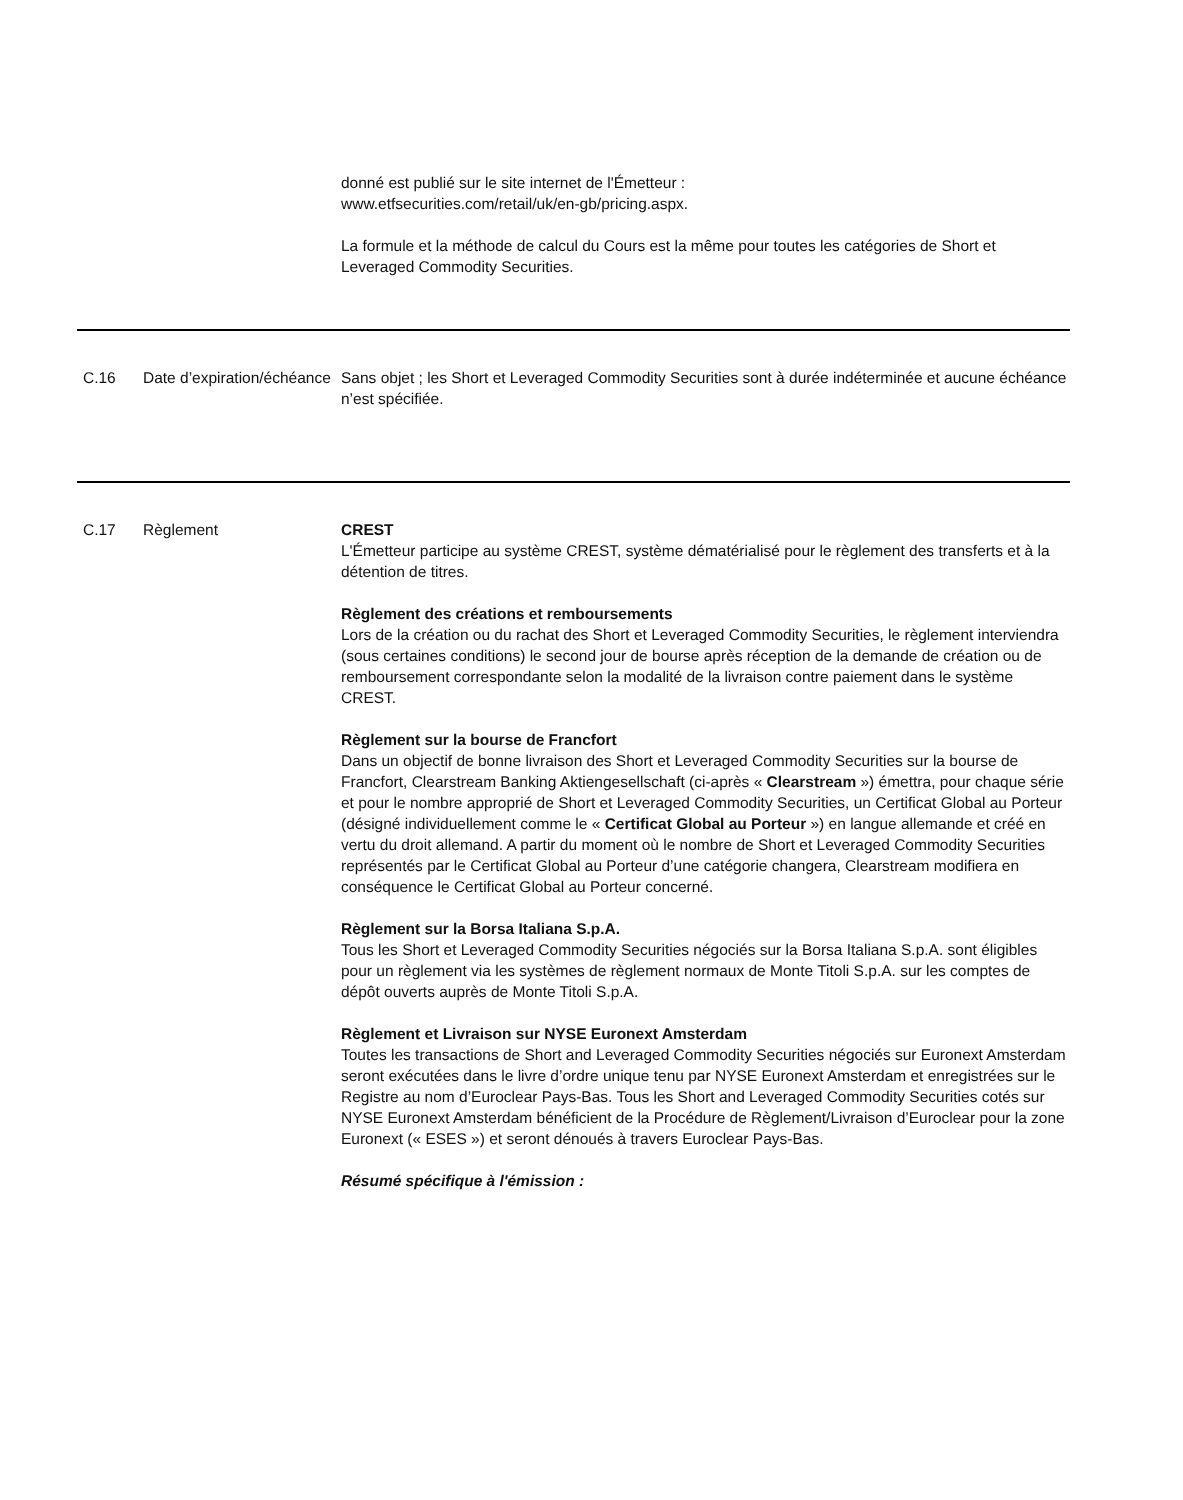| | | donné est publié sur le site internet de l'Émetteur : www.etfsecurities.com/retail/uk/en-gb/pricing.aspx. La formule et la méthode de calcul du Cours est la même pour toutes les catégories de Short et Leveraged Commodity Securities. |
| C.16 | Date d’expiration/échéance | Sans objet ; les Short et Leveraged Commodity Securities sont à durée indéterminée et aucune échéance n’est spécifiée. |
| C.17 | Règlement | CREST L'Émetteur participe au système CREST, système dématérialisé pour le règlement des transferts et à la détention de titres. Règlement des créations et remboursements Lors de la création ou du rachat des Short et Leveraged Commodity Securities, le règlement interviendra (sous certaines conditions) le second jour de bourse après réception de la demande de création ou de remboursement correspondante selon la modalité de la livraison contre paiement dans le système CREST. Règlement sur la bourse de Francfort Dans un objectif de bonne livraison des Short et Leveraged Commodity Securities sur la bourse de Francfort, Clearstream Banking Aktiengesellschaft (ci-après « Clearstream ») émettra, pour chaque série et pour le nombre approprié de Short et Leveraged Commodity Securities, un Certificat Global au Porteur (désigné individuellement comme le « Certificat Global au Porteur ») en langue allemande et créé en vertu du droit allemand. A partir du moment où le nombre de Short et Leveraged Commodity Securities représentés par le Certificat Global au Porteur d’une catégorie changera, Clearstream modifiera en conséquence le Certificat Global au Porteur concerné. Règlement sur la Borsa Italiana S.p.A. Tous les Short et Leveraged Commodity Securities négociés sur la Borsa Italiana S.p.A. sont éligibles pour un règlement via les systèmes de règlement normaux de Monte Titoli S.p.A. sur les comptes de dépôt ouverts auprès de Monte Titoli S.p.A. Règlement et Livraison sur NYSE Euronext Amsterdam Toutes les transactions de Short and Leveraged Commodity Securities négociés sur Euronext Amsterdam seront exécutées dans le livre d’ordre unique tenu par NYSE Euronext Amsterdam et enregistrées sur le Registre au nom d’Euroclear Pays-Bas. Tous les Short and Leveraged Commodity Securities cotés sur NYSE Euronext Amsterdam bénéficient de la Procédure de Règlement/Livraison d’Euroclear pour la zone Euronext (« ESES ») et seront dénoués à travers Euroclear Pays-Bas. Résumé spécifique à l'émission : |